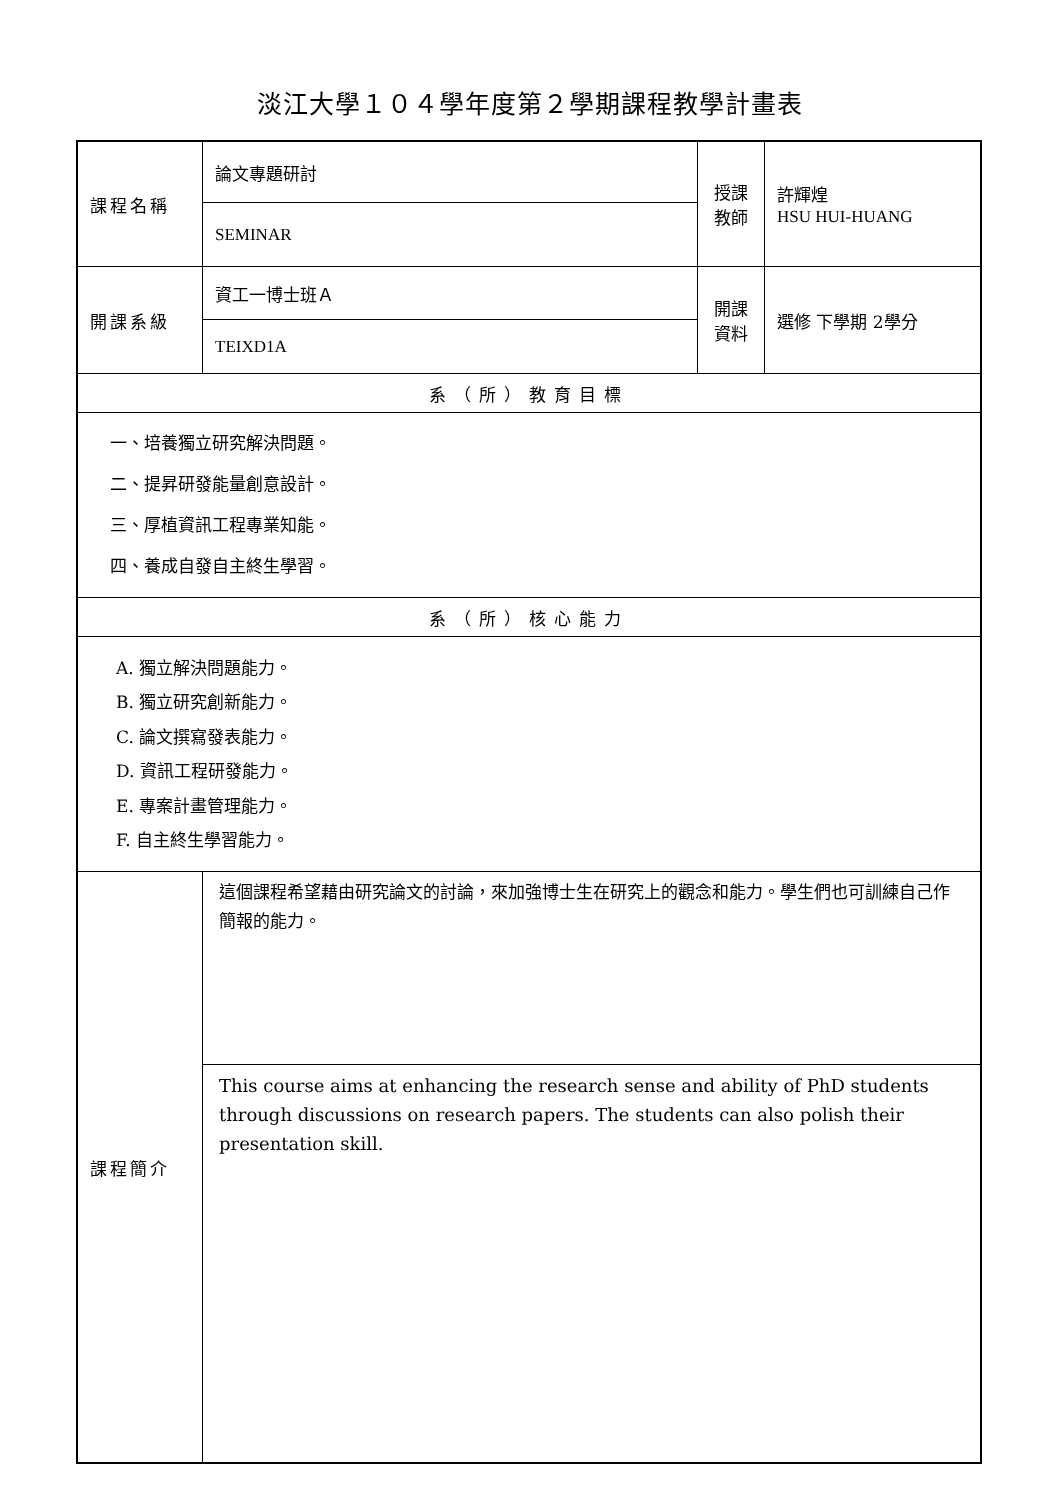淡江大學１０４學年度第２學期課程教學計畫表
| 課程名稱 | 論文專題研討 | 授課 教師 | 許輝煌 HSU HUI-HUANG |
| | SEMINAR | | |
| 開課系級 | 資工一博士班Ａ | 開課 資料 | 選修 下學期 2學分 |
| | TEIXD1A | | |
| 系（所）教育目標 | | | |
| 一、培養獨立研究解決問題。 二、提昇研發能量創意設計。 三、厚植資訊工程專業知能。 四、養成自發自主終生學習。 | | | |
| 系（所）核心能力 | | | |
| A. 獨立解決問題能力。 B. 獨立研究創新能力。 C. 論文撰寫發表能力。 D. 資訊工程研發能力。 E. 專案計畫管理能力。 F. 自主終生學習能力。 | | | |
| 課程簡介 | 這個課程希望藉由研究論文的討論，來加強博士生在研究上的觀念和能力。學生們也可訓練自己作簡報的能力。 | | |
| | This course aims at enhancing the research sense and ability of PhD students through discussions on research papers. The students can also polish their presentation skill. | | |